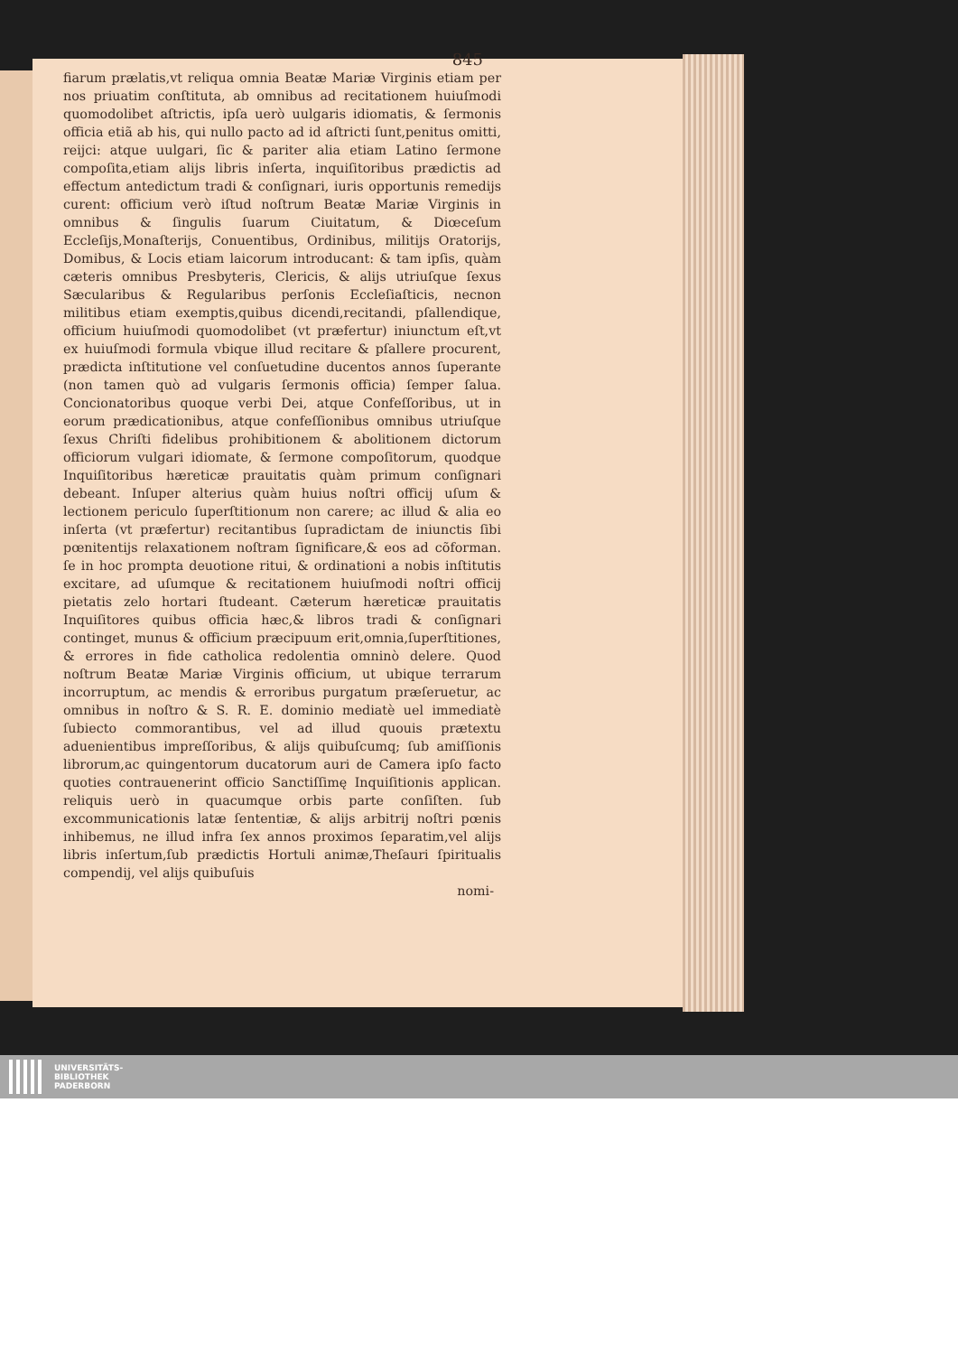845
fiarum prælatis,vt reliqua omnia Beatæ Mariæ Virginis etiam per nos priuatim conſtituta, ab omnibus ad recitationem huiuſmodi quomodolibet aſtrictis, ipſa uerò uulgaris idiomatis, & ſermonis officia etiã ab his, qui nullo pacto ad id aſtricti ſunt,penitus omitti, reijci: atque uulgari, ſic & pariter alia etiam Latino ſermone compoſita,etiam alijs libris inſerta, inquiſitoribus prædictis ad effectum antedictum tradi & conſignari, iuris opportunis remedijs curent: officium verò iſtud noſtrum Beatæ Mariæ Virginis in omnibus & ſingulis ſuarum Ciuitatum, & Diœceſum Eccleſijs,Monaſterijs, Conuentibus, Ordinibus, militijs Oratorijs, Domibus, & Locis etiam laicorum introducant: & tam ipſis, quàm cæteris omnibus Presbyteris, Clericis, & alijs utriuſque ſexus Sæcularibus & Regularibus perſonis Eccleſiaſticis, necnon militibus etiam exemptis,quibus dicendi,recitandi, pſallendique, officium huiuſmodi quomodolibet (vt præfertur) iniunctum eſt,vt ex huiuſmodi formula vbique illud recitare & pſallere procurent, prædicta inſtitutione vel conſuetudine ducentos annos ſuperante (non tamen quò ad vulgaris ſermonis officia) ſemper ſalua. Concionatoribus quoque verbi Dei, atque Confeſſoribus, ut in eorum prædicationibus, atque confeſſionibus omnibus utriuſque ſexus Chriſti fidelibus prohibitionem & abolitionem dictorum officiorum vulgari idiomate, & ſermone compoſitorum, quodque Inquiſitoribus hæreticæ prauitatis quàm primum conſignari debeant. Inſuper alterius quàm huius noſtri officij uſum & lectionem periculo ſuperſtitionum non carere; ac illud & alia eo inſerta (vt præfertur) recitantibus ſupradictam de iniunctis ſibi pœnitentijs relaxationem noſtram ſignificare,& eos ad cõforman. ſe in hoc prompta deuotione ritui, & ordinationi a nobis inſtitutis excitare, ad uſumque & recitationem huiuſmodi noſtri officij pietatis zelo hortari ſtudeant. Cæterum hæreticæ prauitatis Inquiſitores quibus officia hæc,& libros tradi & conſignari continget, munus & officium præcipuum erit,omnia,ſuperſtitiones, & errores in fide catholica redolentia omninò delere. Quod noſtrum Beatæ Mariæ Virginis officium, ut ubique terrarum incorruptum, ac mendis & erroribus purgatum præſeruetur, ac omnibus in noſtro & S. R. E. dominio mediatè uel immediatè ſubiecto commorantibus, vel ad illud quouis prætextu aduenientibus impreſſoribus, & alijs quibuſcumq; ſub amiſſionis librorum,ac quingentorum ducatorum auri de Camera ipſo facto quoties contrauenerint officio Sanctiſſimę Inquiſitionis applican. reliquis uerò in quacumque orbis parte conſiſten. ſub excommunicationis latæ ſententiæ, & alijs arbitrij noſtri pœnis inhibemus, ne illud infra ſex annos proximos ſeparatim,vel alijs libris inſertum,ſub prædictis Hortuli animæ,Theſauri ſpiritualis compendij, vel alijs quibuſuis
nomi-
UNIVERSITÄTS-
BIBLIOTHEK
PADERBORN